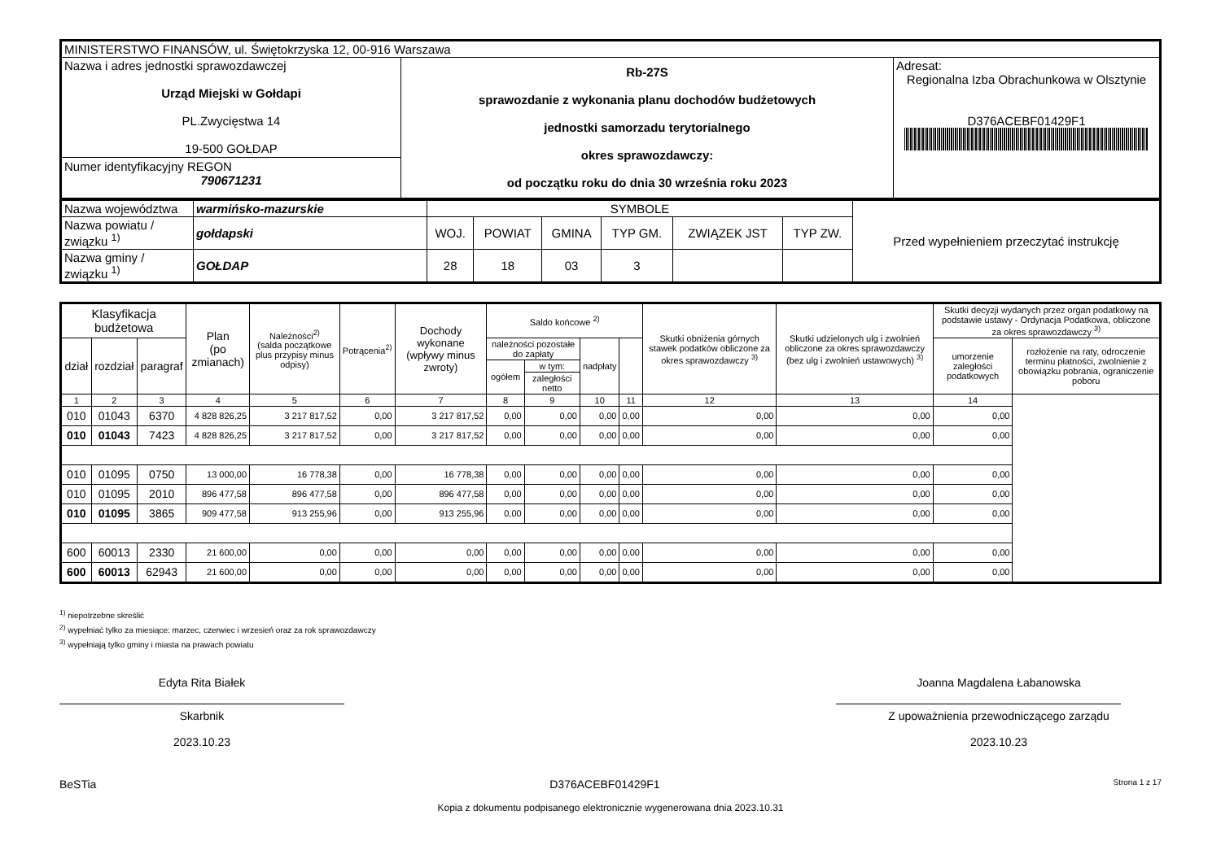| MINISTERSTWO FINANSÓW, ul. Świętokrzyska 12, 00-916 Warszawa | | |
| Nazwa i adres jednostki sprawozdawczej Urząd Miejski w Gołdapi PL.Zwycięstwa 14 19-500 GOŁDAP Numer identyfikacyjny REGON 790671231 | Rb-27S sprawozdanie z wykonania planu dochodów budżetowych jednostki samorzadu terytorialnego okres sprawozdawczy: od początku roku do dnia 30 września roku 2023 | Adresat: Regionalna Izba Obrachunkowa w Olsztynie D376ACEBF01429F1 |
| Nazwa województwa | warmińsko-mazurskie | SYMBOLE | | | | | | Przed wypełnieniem przeczytać instrukcję |
| Nazwa powiatu / związku <sup>1)</sup> | gołdapski | WOJ. | POWIAT | GMINA | TYP GM. | ZWIĄZEK JST | TYP ZW. | |
| Nazwa gminy / związku <sup>1)</sup> | GOŁDAP | 28 | 18 | 03 | 3 | | | |
| Klasyfikacja budżetowa | | | Plan (po zmianach) | Należności<sup>2)</sup> (salda początkowe plus przypisy minus odpisy) | Potrącenia<sup>2)</sup> | Dochody wykonane (wpływy minus zwroty) | Saldo końcowe <sup>2)</sup> | | | | Skutki obniżenia górnych stawek podatków obliczone za okres sprawozdawczy <sup>3)</sup> | Skutki udzielonych ulg i zwolnień obliczone za okres sprawozdawczy (bez ulg i zwolnień ustawowych) <sup>3)</sup> | Skutki decyzji wydanych przez organ podatkowy na podstawie ustawy - Ordynacja Podatkowa, obliczone za okres sprawozdawczy <sup>3)</sup> | |
| --- | --- | --- | --- | --- | --- | --- | --- | --- | --- | --- | --- | --- | --- | --- |
| dział | rozdział | paragraf | | | | | należności pozostałe do zapłaty | | nadpłaty | | | | umorzenie zaległości podatkowych | rozłożenie na raty, odroczenie terminu płatności, zwolnienie z obowiązku pobrania, ograniczenie poboru |
| | | | | | | | ogółem | w tym: | | | | | | |
| | | | | | | | | zaległości netto | | | | | | |
| 1 | 2 | 3 | 4 | 5 | 6 | 7 | 8 | 9 | 10 | 11 | 12 | 13 | 14 | |
| 010 | 01043 | 6370 | 4 828 826,25 | 3 217 817,52 | 0,00 | 3 217 817,52 | 0,00 | 0,00 | 0,00 | 0,00 | 0,00 | 0,00 | 0,00 | |
| 010 | 01043 | 7423 | 4 828 826,25 | 3 217 817,52 | 0,00 | 3 217 817,52 | 0,00 | 0,00 | 0,00 | 0,00 | 0,00 | 0,00 | 0,00 | |
| 010 | 01095 | 0750 | 13 000,00 | 16 778,38 | 0,00 | 16 778,38 | 0,00 | 0,00 | 0,00 | 0,00 | 0,00 | 0,00 | 0,00 | |
| 010 | 01095 | 2010 | 896 477,58 | 896 477,58 | 0,00 | 896 477,58 | 0,00 | 0,00 | 0,00 | 0,00 | 0,00 | 0,00 | 0,00 | |
| 010 | 01095 | 3865 | 909 477,58 | 913 255,96 | 0,00 | 913 255,96 | 0,00 | 0,00 | 0,00 | 0,00 | 0,00 | 0,00 | 0,00 | |
| 600 | 60013 | 2330 | 21 600,00 | 0,00 | 0,00 | 0,00 | 0,00 | 0,00 | 0,00 | 0,00 | 0,00 | 0,00 | 0,00 | |
| 600 | 60013 | 62943 | 21 600,00 | 0,00 | 0,00 | 0,00 | 0,00 | 0,00 | 0,00 | 0,00 | 0,00 | 0,00 | 0,00 | |
<sup>1)</sup> niepotrzebne skreślić
<sup>2)</sup> wypełniać tylko za miesiące: marzec, czerwiec i wrzesień oraz za rok sprawozdawczy
<sup>3)</sup> wypełniają tylko gminy i miasta na prawach powiatu
Edyta Rita Białek
Skarbnik
2023.10.23
Joanna Magdalena Łabanowska
Z upoważnienia przewodniczącego zarządu
2023.10.23
BeSTia D376ACEBF01429F1 Strona 1 z 17
Kopia z dokumentu podpisanego elektronicznie wygenerowana dnia 2023.10.31